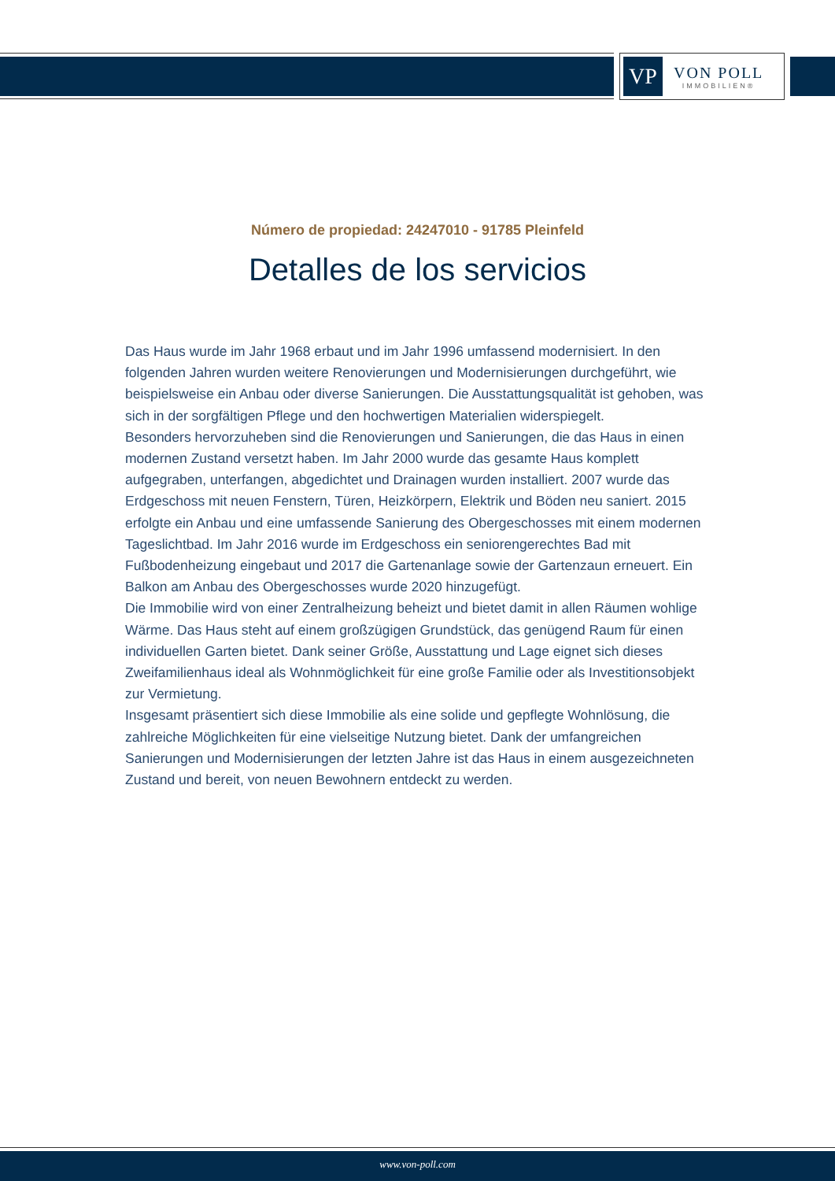VP
VON POLL
IMMOBILIEN®
Número de propiedad: 24247010 - 91785 Pleinfeld
Detalles de los servicios
Das Haus wurde im Jahr 1968 erbaut und im Jahr 1996 umfassend modernisiert. In den folgenden Jahren wurden weitere Renovierungen und Modernisierungen durchgeführt, wie beispielsweise ein Anbau oder diverse Sanierungen. Die Ausstattungsqualität ist gehoben, was sich in der sorgfältigen Pflege und den hochwertigen Materialien widerspiegelt.
Besonders hervorzuheben sind die Renovierungen und Sanierungen, die das Haus in einen modernen Zustand versetzt haben. Im Jahr 2000 wurde das gesamte Haus komplett aufgegraben, unterfangen, abgedichtet und Drainagen wurden installiert. 2007 wurde das Erdgeschoss mit neuen Fenstern, Türen, Heizkörpern, Elektrik und Böden neu saniert. 2015 erfolgte ein Anbau und eine umfassende Sanierung des Obergeschosses mit einem modernen Tageslichtbad. Im Jahr 2016 wurde im Erdgeschoss ein seniorengerechtes Bad mit Fußbodenheizung eingebaut und 2017 die Gartenanlage sowie der Gartenzaun erneuert. Ein Balkon am Anbau des Obergeschosses wurde 2020 hinzugefügt.
Die Immobilie wird von einer Zentralheizung beheizt und bietet damit in allen Räumen wohlige Wärme. Das Haus steht auf einem großzügigen Grundstück, das genügend Raum für einen individuellen Garten bietet. Dank seiner Größe, Ausstattung und Lage eignet sich dieses Zweifamilienhaus ideal als Wohnmöglichkeit für eine große Familie oder als Investitionsobjekt zur Vermietung.
Insgesamt präsentiert sich diese Immobilie als eine solide und gepflegte Wohnlösung, die zahlreiche Möglichkeiten für eine vielseitige Nutzung bietet. Dank der umfangreichen Sanierungen und Modernisierungen der letzten Jahre ist das Haus in einem ausgezeichneten Zustand und bereit, von neuen Bewohnern entdeckt zu werden.
www.von-poll.com